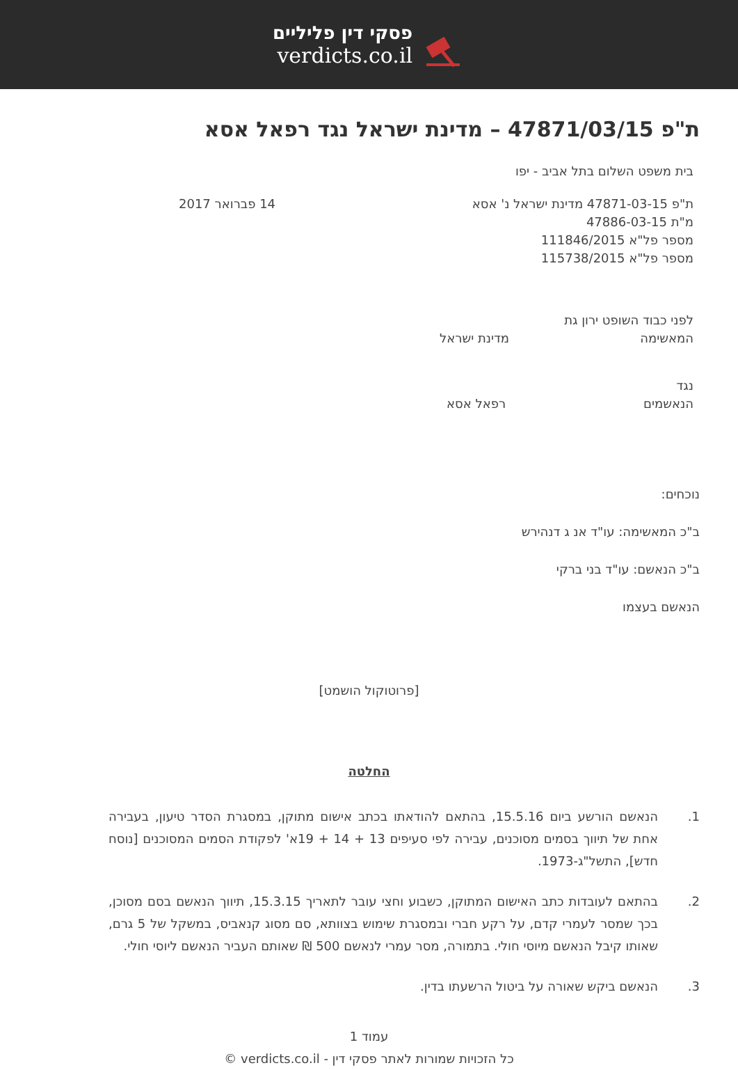פסקי דין פליליים
verdicts.co.il
ת"פ 47871/03/15 – מדינת ישראל נגד רפאל אסא
בית משפט השלום בתל אביב - יפו
ת"פ 47871-03-15 מדינת ישראל נ' אסא
14 פברואר 2017
מ"ת 47886-03-15
מספר פל"א 111846/2015
מספר פל"א 115738/2015
לפני כבוד השופט ירון גת
המאשימה מדינת ישראל
נגד
הנאשמים רפאל אסא
נוכחים:
ב"כ המאשימה: עו"ד אנ ג דנהירש
ב"כ הנאשם: עו"ד בני ברקי
הנאשם בעצמו
[פרוטוקול הושמט]
החלטה
1. הנאשם הורשע ביום 15.5.16, בהתאם להודאתו בכתב אישום מתוקן, במסגרת הסדר טיעון, בעבירה אחת של תיווך בסמים מסוכנים, עבירה לפי סעיפים 13 + 14 + 19א' לפקודת הסמים המסוכנים [נוסח חדש], התשל"ג-1973.
2. בהתאם לעובדות כתב האישום המתוקן, כשבוע וחצי עובר לתאריך 15.3.15, תיווך הנאשם בסם מסוכן, בכך שמסר לעמרי קדם, על רקע חברי ובמסגרת שימוש בצוותא, סם מסוג קנאביס, במשקל של 5 גרם, שאותו קיבל הנאשם מיוסי חולי. בתמורה, מסר עמרי לנאשם 500 ₪ שאותם העביר הנאשם ליוסי חולי.
3. הנאשם ביקש שאורה על ביטול הרשעתו בדין.
עמוד 1
כל הזכויות שמורות לאתר פסקי דין - verdicts.co.il ©